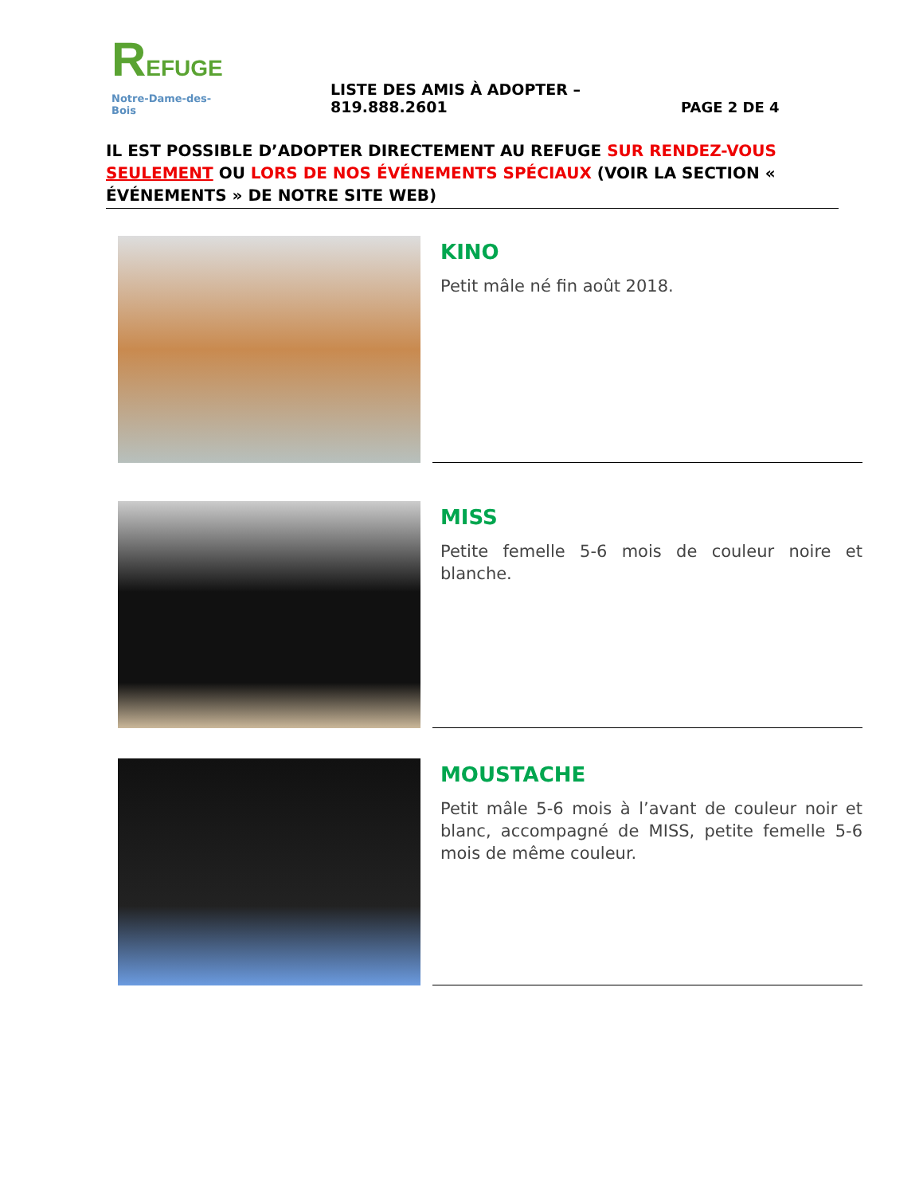REFUGE
Notre-Dame-des-Bois
LISTE DES AMIS À ADOPTER – 819.888.2601
PAGE 2 DE 4
IL EST POSSIBLE D’ADOPTER DIRECTEMENT AU REFUGE SUR RENDEZ-VOUS SEULEMENT OU LORS DE NOS ÉVÉNEMENTS SPÉCIAUX (VOIR LA SECTION « ÉVÉNEMENTS » DE NOTRE SITE WEB)
KINO
Petit mâle né fin août 2018.
MISS
Petite femelle 5-6 mois de couleur noire et blanche.
MOUSTACHE
Petit mâle 5-6 mois à l’avant de couleur noir et blanc, accompagné de MISS, petite femelle 5-6 mois de même couleur.